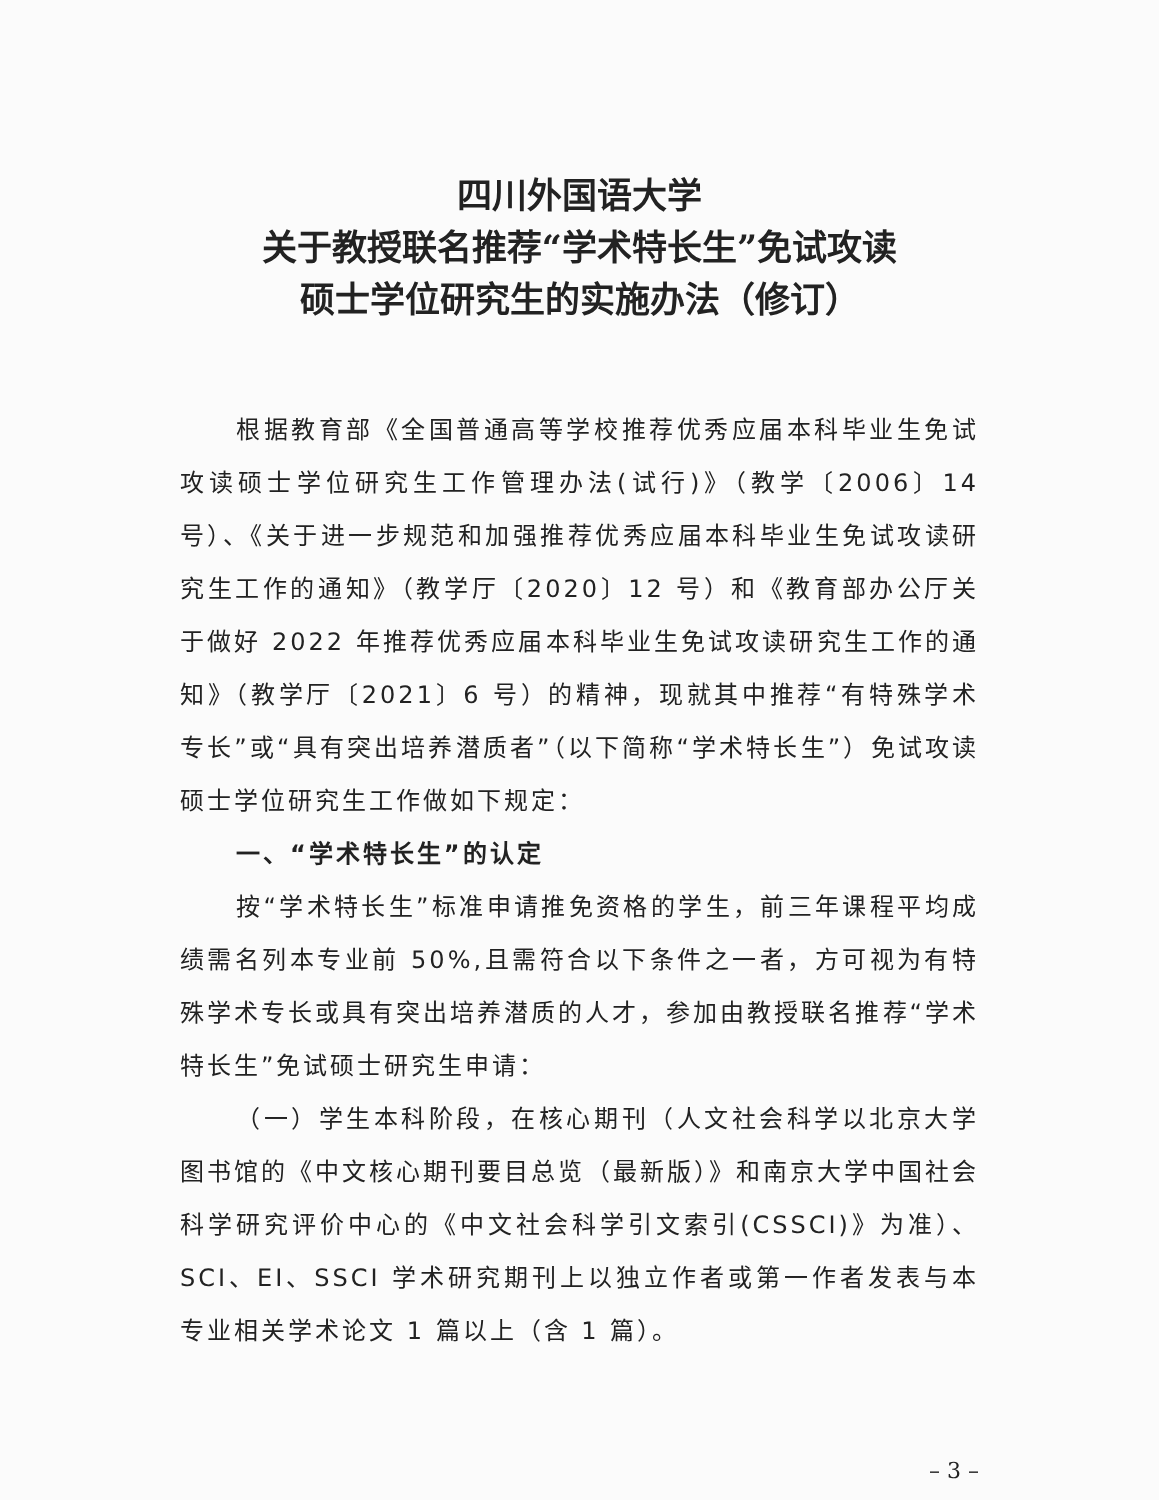四川外国语大学
关于教授联名推荐“学术特长生”免试攻读
硕士学位研究生的实施办法（修订）
根据教育部《全国普通高等学校推荐优秀应届本科毕业生免试攻读硕士学位研究生工作管理办法(试行)》（教学〔2006〕14号）、《关于进一步规范和加强推荐优秀应届本科毕业生免试攻读研究生工作的通知》（教学厅〔2020〕12 号）和《教育部办公厅关于做好 2022 年推荐优秀应届本科毕业生免试攻读研究生工作的通知》（教学厅〔2021〕6 号）的精神，现就其中推荐“有特殊学术专长”或“具有突出培养潜质者”（以下简称“学术特长生”）免试攻读硕士学位研究生工作做如下规定：
一、“学术特长生”的认定
按“学术特长生”标准申请推免资格的学生，前三年课程平均成绩需名列本专业前 50%,且需符合以下条件之一者，方可视为有特殊学术专长或具有突出培养潜质的人才，参加由教授联名推荐“学术特长生”免试硕士研究生申请：
（一）学生本科阶段，在核心期刊（人文社会科学以北京大学图书馆的《中文核心期刊要目总览（最新版）》和南京大学中国社会科学研究评价中心的《中文社会科学引文索引(CSSCI)》为准）、SCI、EI、SSCI 学术研究期刊上以独立作者或第一作者发表与本专业相关学术论文 1 篇以上（含 1 篇）。
– 3 –